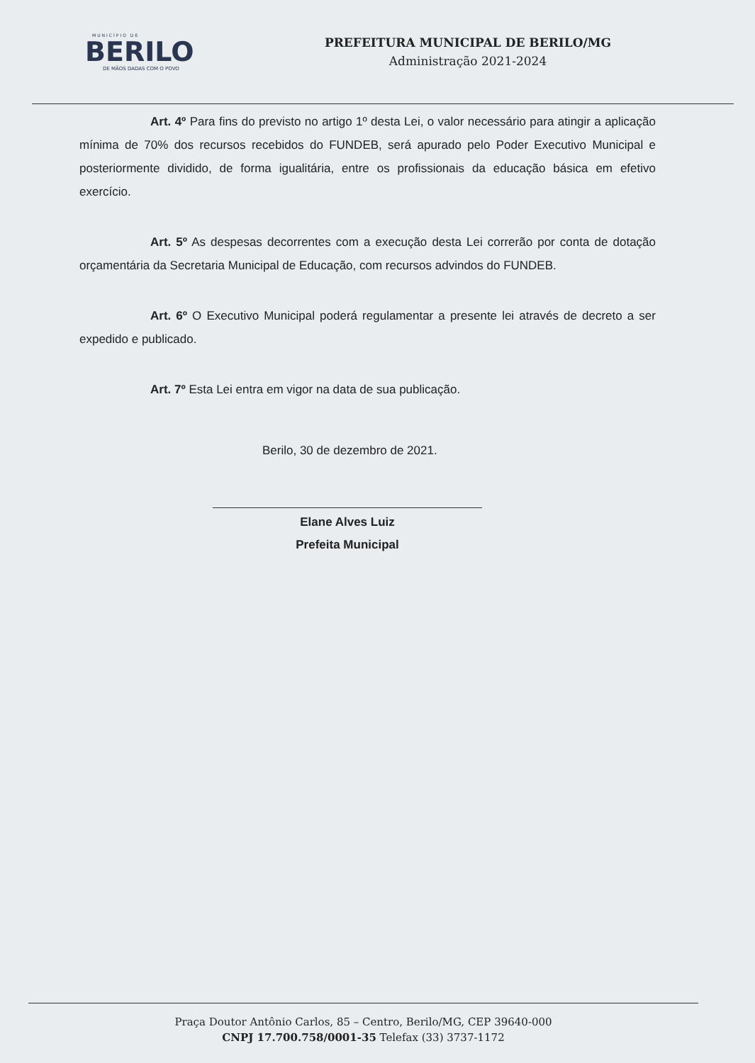MUNICÍPIO DE
BERILO
DE MÃOS DADAS COM O POVO
PREFEITURA MUNICIPAL DE BERILO/MG
Administração 2021-2024
Art. 4º Para fins do previsto no artigo 1º desta Lei, o valor necessário para atingir a aplicação mínima de 70% dos recursos recebidos do FUNDEB, será apurado pelo Poder Executivo Municipal e posteriormente dividido, de forma igualitária, entre os profissionais da educação básica em efetivo exercício.
Art. 5º As despesas decorrentes com a execução desta Lei correrão por conta de dotação orçamentária da Secretaria Municipal de Educação, com recursos advindos do FUNDEB.
Art. 6º O Executivo Municipal poderá regulamentar a presente lei através de decreto a ser expedido e publicado.
Art. 7º Esta Lei entra em vigor na data de sua publicação.
Berilo, 30 de dezembro de 2021.
Elane Alves Luiz
Prefeita Municipal
Praça Doutor Antônio Carlos, 85 – Centro, Berilo/MG, CEP 39640-000
CNPJ 17.700.758/0001-35 Telefax (33) 3737-1172